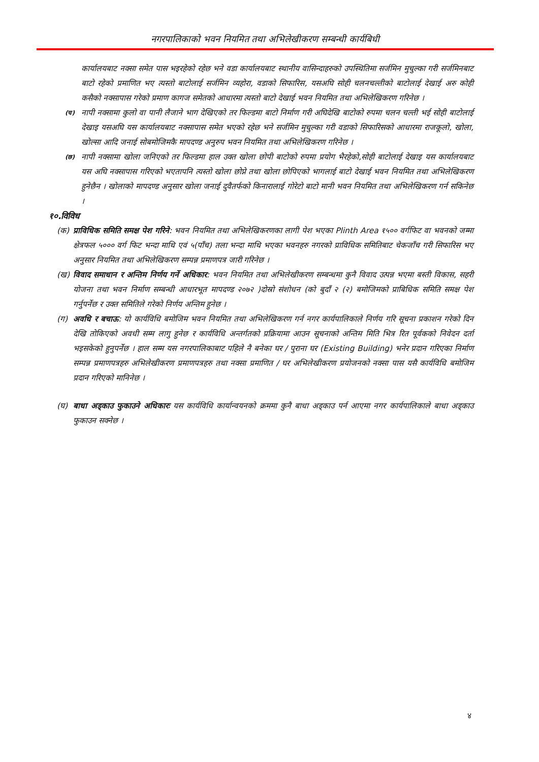नगरपालिकाको भवन नियमित तथा अभिलेखीकरण सम्बन्धी कार्यबिधी
कार्यालयबाट नक्सा समेत पास भइरहेको रहेछ भने वडा कार्यालयबाट स्थानीय वासिन्दाहरुको उपस्थितिमा सर्जमिन मुचुल्का गरी सर्जमिनबाट बाटो रहेको प्रमाणित भए त्यस्तो बाटोलाई सर्जमिन व्यहोरा, वडाको सिफारिस, यसअघि सोही चलनचल्तीको बाटोलाई देखाई अरु कोही कसैको नक्सापास गरेको प्रमाण कागज समेतको आधारमा त्यस्तो बाटो देखाई भवन नियमित तथा अभिलेखिकरण गरिनेछ ।
(च) नापी नक्सामा कुलो वा पानी लैजाने भाग देखिएको तर फिल्डमा बाटो निर्माण गरी अघिदेखि बाटोको रुपमा चलन चल्ती भई सोही बाटोलाई देखाइ यसअघि यस कार्यालयबाट नक्सापास समेत भएको रहेछ भने सर्जमिन मुचुल्का गरी वडाको सिफारिसको आधारमा राजकूलो, खोला, खोल्सा आदि जनाई सोबमोजिमकै मापदण्ड अनुरुप भवन नियमित तथा अभिलेखिकरण गरिनेछ ।
(छ) नापी नक्सामा खोला जनिएको तर फिल्डमा हाल उक्त खोला छोपी बाटोको रुपमा प्रयोग भैरहेको,सोही बाटोलाई देखाइ यस कार्यालयबाट यस अघि नक्सापास गरिएको भएतापनि त्यस्तो खोला छोप्ने तथा खोला छोपिएको भागलाई बाटो देखाई भवन नियमित तथा अभिलेखिकरण हुनेछैन । खोलाको मापदण्ड अनुसार खोला जनाई दुवैतर्फको किनारालाई गोरेटो बाटो मानी भवन नियमित तथा अभिलेखिकरण गर्न सकिनेछ ।
१०.विविध
(क) प्राविधिक समिति समक्ष पेश गरिने: भवन नियमित तथा अभिलेखिकरणका लागी पेश भएका Plinth Area १५०० वर्गफिट वा भवनको जम्मा क्षेत्रफल ५००० वर्ग फिट भन्दा माथि एवं ५(पाँच) तला भन्दा माथि भएका भवनहरु नगरको प्राविधिक समितिबाट चेकजाँच गरी सिफारिस भए अनुसार नियमित तथा अभिलेखिकरण सम्पन्न प्रमाणपत्र जारी गरिनेछ ।
(ख) विवाद समाधान र अन्तिम निर्णय गर्ने अधिकार: भवन नियमित तथा अभिलेखीकरण सम्बन्धमा कुनै विवाद उत्पन्न भएमा बस्ती विकास, सहरी योजना तथा भवन निर्माण सम्बन्धी आधारभूत मापदण्ड २०७२ )दोस्रो संशोधन (को बुदाँ २ (२) बमोजिमको प्राबिधिक समिति समक्ष पेश गर्नुपर्नेछ र उक्त समितिले गरेको निर्णय अन्तिम हुनेछ ।
(ग) अवधि र बचाऊ: यो कार्यविधि बमोजिम भवन नियमित तथा अभिलेखिकरण गर्न नगर कार्यपालिकाले निर्णय गरि सूचना प्रकाशन गरेको दिन देखि तोकिएको अवधी सम्म लागु हुनेछ र कार्यविधि अन्तर्गतको प्रक्रियामा आउन सूचनाको अन्तिम मिति भित्र रित पूर्वकको निवेदन दर्ता भइसकेको हुनुपर्नेछ । हाल सम्म यस नगरपालिकाबाट पहिले नै बनेका घर / पुराना घर (Existing Building) भनेर प्रदान गरिएका निर्माण सम्पन्न प्रमाणपत्रहरु अभिलेखीकरण प्रमाणपत्रहरु तथा नक्सा प्रमाणित / घर अभिलेखीकरण प्रयोजनको नक्सा पास यसै कार्यविधि बमोजिम प्रदान गरिएको मानिनेछ ।
(घ) बाधा अड्काउ फुकाउने अधिकारः यस कार्यविधि कार्यान्वयनको क्रममा कुनै बाधा अड्काउ पर्न आएमा नगर कार्यपालिकाले बाधा अड्काउ फुकाउन सक्नेछ ।
४